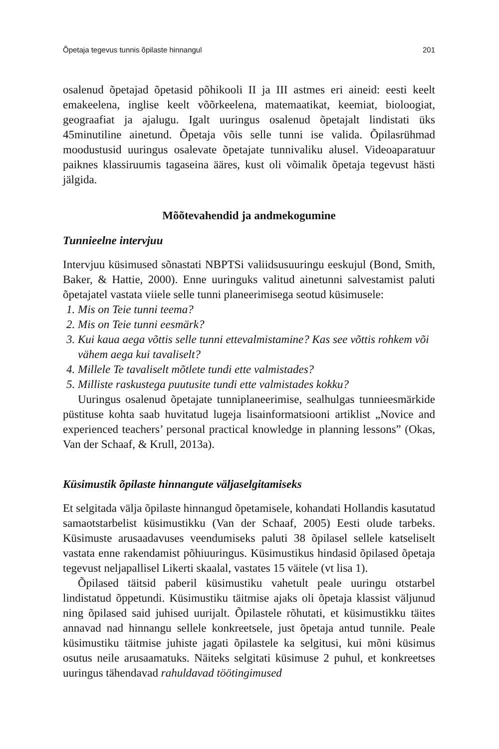Õpetaja tegevus tunnis õpilaste hinnangul 201
osalenud õpetajad õpetasid põhikooli II ja III astmes eri aineid: eesti keelt emakeelena, inglise keelt võõrkeelena, matemaatikat, keemiat, bioloogiat, geograafiat ja ajalugu. Igalt uuringus osalenud õpetajalt lindistati üks 45minutiline ainetund. Õpetaja võis selle tunni ise valida. Õpilasrühmad moodustusid uuringus osalevate õpetajate tunnivaliku alusel. Videoaparatuur paiknes klassiruumis tagaseina ääres, kust oli võimalik õpetaja tegevust hästi jälgida.
Mõõtevahendid ja andmekogumine
Tunnieelne intervjuu
Intervjuu küsimused sõnastati NBPTSi valiidsusuuringu eeskujul (Bond, Smith, Baker, & Hattie, 2000). Enne uuringuks valitud ainetunni salvestamist paluti õpetajatel vastata viiele selle tunni planeerimisega seotud küsimusele:
1. Mis on Teie tunni teema?
2. Mis on Teie tunni eesmärk?
3. Kui kaua aega võttis selle tunni ettevalmistamine? Kas see võttis rohkem või vähem aega kui tavaliselt?
4. Millele Te tavaliselt mõtlete tundi ette valmistades?
5. Milliste raskustega puutusite tundi ette valmistades kokku?
Uuringus osalenud õpetajate tunniplaneerimise, sealhulgas tunnieesmärkide püstituse kohta saab huvitatud lugeja lisainformatsiooni artiklist „Novice and experienced teachers’ personal practical knowledge in planning lessons” (Okas, Van der Schaaf, & Krull, 2013a).
Küsimustik õpilaste hinnangute väljaselgitamiseks
Et selgitada välja õpilaste hinnangud õpetamisele, kohandati Hollandis kasutatud samaotstarbelist küsimustikku (Van der Schaaf, 2005) Eesti olude tarbeks. Küsimuste arusaadavuses veendumiseks paluti 38 õpilasel sellele katseliselt vastata enne rakendamist põhiuuringus. Küsimustikus hindasid õpilased õpetaja tegevust neljapallisel Likerti skaalal, vastates 15 väitele (vt lisa 1).
Õpilased täitsid paberil küsimustiku vahetult peale uuringu otstarbel lindistatud õppetundi. Küsimustiku täitmise ajaks oli õpetaja klassist väljunud ning õpilased said juhised uurijalt. Õpilastele rõhutati, et küsimustikku täites annavad nad hinnangu sellele konkreetsele, just õpetaja antud tunnile. Peale küsimustiku täitmise juhiste jagati õpilastele ka selgitusi, kui mõni küsimus osutus neile arusaamatuks. Näiteks selgitati küsimuse 2 puhul, et konkreetses uuringus tähendavad rahuldavad töötingimused